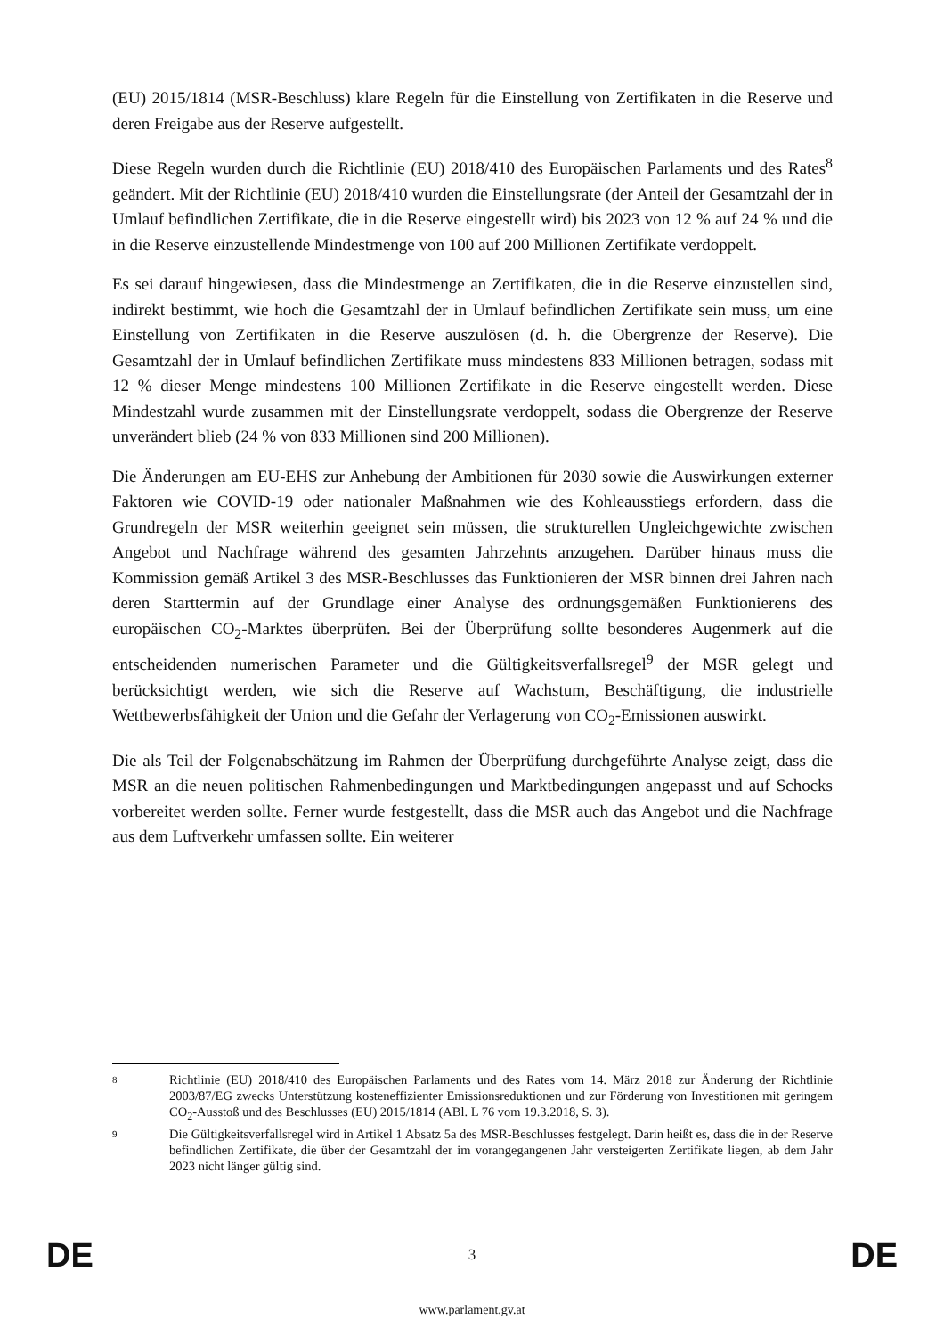(EU) 2015/1814 (MSR-Beschluss) klare Regeln für die Einstellung von Zertifikaten in die Reserve und deren Freigabe aus der Reserve aufgestellt.
Diese Regeln wurden durch die Richtlinie (EU) 2018/410 des Europäischen Parlaments und des Rates<sup>8</sup> geändert. Mit der Richtlinie (EU) 2018/410 wurden die Einstellungsrate (der Anteil der Gesamtzahl der in Umlauf befindlichen Zertifikate, die in die Reserve eingestellt wird) bis 2023 von 12 % auf 24 % und die in die Reserve einzustellende Mindestmenge von 100 auf 200 Millionen Zertifikate verdoppelt.
Es sei darauf hingewiesen, dass die Mindestmenge an Zertifikaten, die in die Reserve einzustellen sind, indirekt bestimmt, wie hoch die Gesamtzahl der in Umlauf befindlichen Zertifikate sein muss, um eine Einstellung von Zertifikaten in die Reserve auszulösen (d. h. die Obergrenze der Reserve). Die Gesamtzahl der in Umlauf befindlichen Zertifikate muss mindestens 833 Millionen betragen, sodass mit 12 % dieser Menge mindestens 100 Millionen Zertifikate in die Reserve eingestellt werden. Diese Mindestzahl wurde zusammen mit der Einstellungsrate verdoppelt, sodass die Obergrenze der Reserve unverändert blieb (24 % von 833 Millionen sind 200 Millionen).
Die Änderungen am EU-EHS zur Anhebung der Ambitionen für 2030 sowie die Auswirkungen externer Faktoren wie COVID-19 oder nationaler Maßnahmen wie des Kohleausstiegs erfordern, dass die Grundregeln der MSR weiterhin geeignet sein müssen, die strukturellen Ungleichgewichte zwischen Angebot und Nachfrage während des gesamten Jahrzehnts anzugehen. Darüber hinaus muss die Kommission gemäß Artikel 3 des MSR-Beschlusses das Funktionieren der MSR binnen drei Jahren nach deren Starttermin auf der Grundlage einer Analyse des ordnungsgemäßen Funktionierens des europäischen CO<sub>2</sub>-Marktes überprüfen. Bei der Überprüfung sollte besonderes Augenmerk auf die entscheidenden numerischen Parameter und die Gültigkeitsverfallsregel<sup>9</sup> der MSR gelegt und berücksichtigt werden, wie sich die Reserve auf Wachstum, Beschäftigung, die industrielle Wettbewerbsfähigkeit der Union und die Gefahr der Verlagerung von CO<sub>2</sub>-Emissionen auswirkt.
Die als Teil der Folgenabschätzung im Rahmen der Überprüfung durchgeführte Analyse zeigt, dass die MSR an die neuen politischen Rahmenbedingungen und Marktbedingungen angepasst und auf Schocks vorbereitet werden sollte. Ferner wurde festgestellt, dass die MSR auch das Angebot und die Nachfrage aus dem Luftverkehr umfassen sollte. Ein weiterer
8 Richtlinie (EU) 2018/410 des Europäischen Parlaments und des Rates vom 14. März 2018 zur Änderung der Richtlinie 2003/87/EG zwecks Unterstützung kosteneffizienter Emissionsreduktionen und zur Förderung von Investitionen mit geringem CO<sub>2</sub>-Ausstoß und des Beschlusses (EU) 2015/1814 (ABl. L 76 vom 19.3.2018, S. 3).
9 Die Gültigkeitsverfallsregel wird in Artikel 1 Absatz 5a des MSR-Beschlusses festgelegt. Darin heißt es, dass die in der Reserve befindlichen Zertifikate, die über der Gesamtzahl der im vorangegangenen Jahr versteigerten Zertifikate liegen, ab dem Jahr 2023 nicht länger gültig sind.
DE 3 DE
www.parlament.gv.at